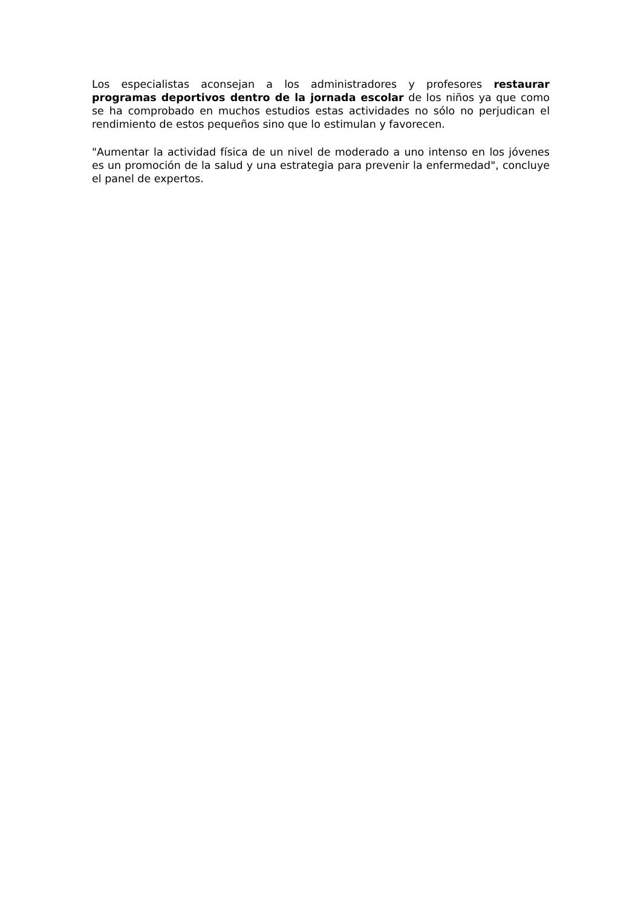Los especialistas aconsejan a los administradores y profesores restaurar programas deportivos dentro de la jornada escolar de los niños ya que como se ha comprobado en muchos estudios estas actividades no sólo no perjudican el rendimiento de estos pequeños sino que lo estimulan y favorecen.
"Aumentar la actividad física de un nivel de moderado a uno intenso en los jóvenes es un promoción de la salud y una estrategia para prevenir la enfermedad", concluye el panel de expertos.